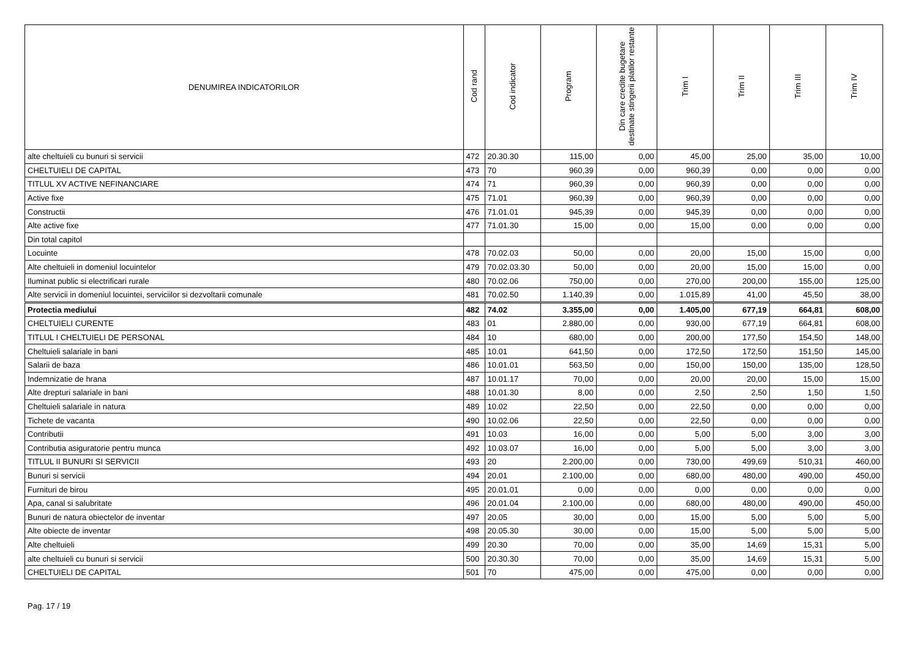| DENUMIREA INDICATORILOR | Cod rand | Cod indicator | Program | Din care credite bugetare destinate stingerii platilor restante | Trim I | Trim II | Trim III | Trim IV |
| --- | --- | --- | --- | --- | --- | --- | --- | --- |
| alte cheltuieli cu bunuri si servicii | 472 | 20.30.30 | 115,00 | 0,00 | 45,00 | 25,00 | 35,00 | 10,00 |
| CHELTUIELI DE CAPITAL | 473 | 70 | 960,39 | 0,00 | 960,39 | 0,00 | 0,00 | 0,00 |
| TITLUL XV ACTIVE NEFINANCIARE | 474 | 71 | 960,39 | 0,00 | 960,39 | 0,00 | 0,00 | 0,00 |
| Active fixe | 475 | 71.01 | 960,39 | 0,00 | 960,39 | 0,00 | 0,00 | 0,00 |
| Constructii | 476 | 71.01.01 | 945,39 | 0,00 | 945,39 | 0,00 | 0,00 | 0,00 |
| Alte active fixe | 477 | 71.01.30 | 15,00 | 0,00 | 15,00 | 0,00 | 0,00 | 0,00 |
| Din total capitol | | | | | | | | |
| Locuinte | 478 | 70.02.03 | 50,00 | 0,00 | 20,00 | 15,00 | 15,00 | 0,00 |
| Alte cheltuieli in domeniul locuintelor | 479 | 70.02.03.30 | 50,00 | 0,00 | 20,00 | 15,00 | 15,00 | 0,00 |
| Iluminat public si electrificari rurale | 480 | 70.02.06 | 750,00 | 0,00 | 270,00 | 200,00 | 155,00 | 125,00 |
| Alte servicii in domeniul locuintei, serviciilor si dezvoltarii comunale | 481 | 70.02.50 | 1.140,39 | 0,00 | 1.015,89 | 41,00 | 45,50 | 38,00 |
| Protectia mediului | 482 | 74.02 | 3.355,00 | 0,00 | 1.405,00 | 677,19 | 664,81 | 608,00 |
| CHELTUIELI CURENTE | 483 | 01 | 2.880,00 | 0,00 | 930,00 | 677,19 | 664,81 | 608,00 |
| TITLUL I CHELTUIELI DE PERSONAL | 484 | 10 | 680,00 | 0,00 | 200,00 | 177,50 | 154,50 | 148,00 |
| Cheltuieli salariale in bani | 485 | 10.01 | 641,50 | 0,00 | 172,50 | 172,50 | 151,50 | 145,00 |
| Salarii de baza | 486 | 10.01.01 | 563,50 | 0,00 | 150,00 | 150,00 | 135,00 | 128,50 |
| Indemnizatie de hrana | 487 | 10.01.17 | 70,00 | 0,00 | 20,00 | 20,00 | 15,00 | 15,00 |
| Alte drepturi salariale in bani | 488 | 10.01.30 | 8,00 | 0,00 | 2,50 | 2,50 | 1,50 | 1,50 |
| Cheltuieli salariale in natura | 489 | 10.02 | 22,50 | 0,00 | 22,50 | 0,00 | 0,00 | 0,00 |
| Tichete de vacanta | 490 | 10.02.06 | 22,50 | 0,00 | 22,50 | 0,00 | 0,00 | 0,00 |
| Contributii | 491 | 10.03 | 16,00 | 0,00 | 5,00 | 5,00 | 3,00 | 3,00 |
| Contributia asiguratorie pentru munca | 492 | 10.03.07 | 16,00 | 0,00 | 5,00 | 5,00 | 3,00 | 3,00 |
| TITLUL II BUNURI SI SERVICII | 493 | 20 | 2.200,00 | 0,00 | 730,00 | 499,69 | 510,31 | 460,00 |
| Bunuri si servicii | 494 | 20.01 | 2.100,00 | 0,00 | 680,00 | 480,00 | 490,00 | 450,00 |
| Furnituri de birou | 495 | 20.01.01 | 0,00 | 0,00 | 0,00 | 0,00 | 0,00 | 0,00 |
| Apa, canal si salubritate | 496 | 20.01.04 | 2.100,00 | 0,00 | 680,00 | 480,00 | 490,00 | 450,00 |
| Bunuri de natura obiectelor de inventar | 497 | 20.05 | 30,00 | 0,00 | 15,00 | 5,00 | 5,00 | 5,00 |
| Alte obiecte de inventar | 498 | 20.05.30 | 30,00 | 0,00 | 15,00 | 5,00 | 5,00 | 5,00 |
| Alte cheltuieli | 499 | 20.30 | 70,00 | 0,00 | 35,00 | 14,69 | 15,31 | 5,00 |
| alte cheltuieli cu bunuri si servicii | 500 | 20.30.30 | 70,00 | 0,00 | 35,00 | 14,69 | 15,31 | 5,00 |
| CHELTUIELI DE CAPITAL | 501 | 70 | 475,00 | 0,00 | 475,00 | 0,00 | 0,00 | 0,00 |
Pag. 17 / 19